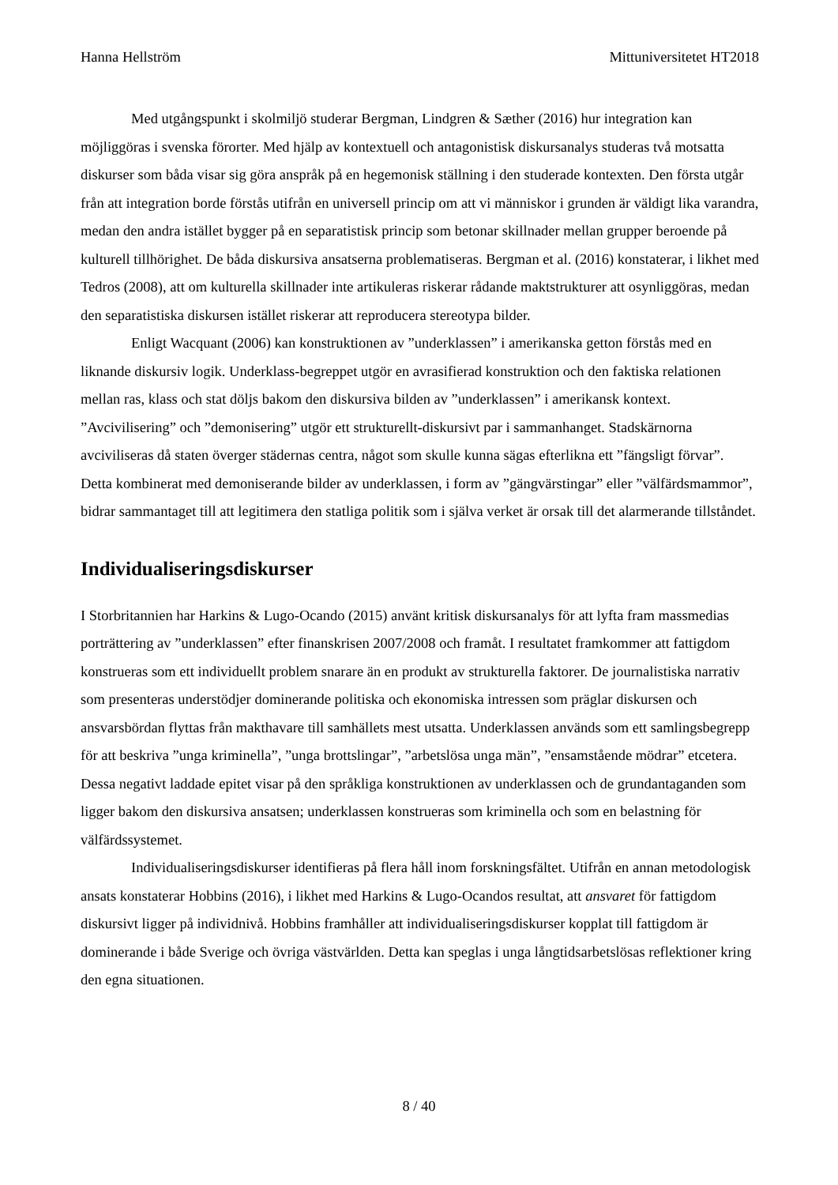Hanna Hellström Mittuniversitetet HT2018
Med utgångspunkt i skolmiljö studerar Bergman, Lindgren & Sæther (2016) hur integration kan möjliggöras i svenska förorter. Med hjälp av kontextuell och antagonistisk diskursanalys studeras två motsatta diskurser som båda visar sig göra anspråk på en hegemonisk ställning i den studerade kontexten. Den första utgår från att integration borde förstås utifrån en universell princip om att vi människor i grunden är väldigt lika varandra, medan den andra istället bygger på en separatistisk princip som betonar skillnader mellan grupper beroende på kulturell tillhörighet. De båda diskursiva ansatserna problematiseras. Bergman et al. (2016) konstaterar, i likhet med Tedros (2008), att om kulturella skillnader inte artikuleras riskerar rådande maktstrukturer att osynliggöras, medan den separatistiska diskursen istället riskerar att reproducera stereotypa bilder.
Enligt Wacquant (2006) kan konstruktionen av ”underklassen” i amerikanska getton förstås med en liknande diskursiv logik. Underklass-begreppet utgör en avrasifierad konstruktion och den faktiska relationen mellan ras, klass och stat döljs bakom den diskursiva bilden av ”underklassen” i amerikansk kontext. ”Avcivilisering” och ”demonisering” utgör ett strukturellt-diskursivt par i sammanhanget. Stadskärnorna avciviliseras då staten överger städernas centra, något som skulle kunna sägas efterlikna ett ”fängsligt förvar”. Detta kombinerat med demoniserande bilder av underklassen, i form av ”gängvärstingar” eller ”välfärdsmammor”, bidrar sammantaget till att legitimera den statliga politik som i själva verket är orsak till det alarmerande tillståndet.
Individualiseringsdiskurser
I Storbritannien har Harkins & Lugo-Ocando (2015) använt kritisk diskursanalys för att lyfta fram massmedias porträttering av ”underklassen” efter finanskrisen 2007/2008 och framåt. I resultatet framkommer att fattigdom konstrueras som ett individuellt problem snarare än en produkt av strukturella faktorer. De journalistiska narrativ som presenteras understödjer dominerande politiska och ekonomiska intressen som präglar diskursen och ansvarsbördan flyttas från makthavare till samhällets mest utsatta. Underklassen används som ett samlingsbegrepp för att beskriva ”unga kriminella”, ”unga brottslingar”, ”arbetslösa unga män”, ”ensamstående mödrar” etcetera. Dessa negativt laddade epitet visar på den språkliga konstruktionen av underklassen och de grundantaganden som ligger bakom den diskursiva ansatsen; underklassen konstrueras som kriminella och som en belastning för välfärdssystemet.
Individualiseringsdiskurser identifieras på flera håll inom forskningsfältet. Utifrån en annan metodologisk ansats konstaterar Hobbins (2016), i likhet med Harkins & Lugo-Ocandos resultat, att ansvaret för fattigdom diskursivt ligger på individnivå. Hobbins framhåller att individualiseringsdiskurser kopplat till fattigdom är dominerande i både Sverige och övriga västvärlden. Detta kan speglas i unga långtidsarbetslösas reflektioner kring den egna situationen.
8 / 40